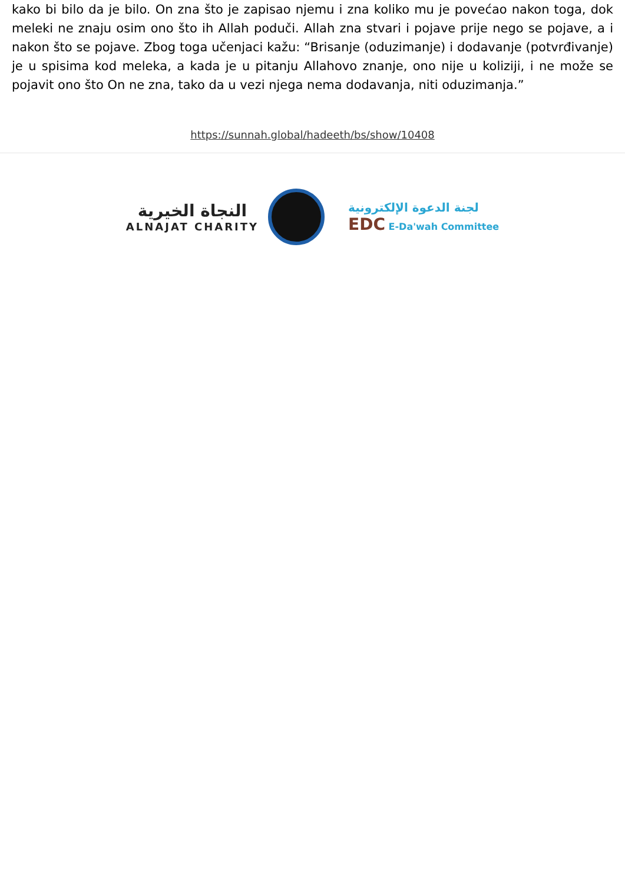kako bi bilo da je bilo. On zna što je zapisao njemu i zna koliko mu je povećao nakon toga, dok meleki ne znaju osim ono što ih Allah poduči. Allah zna stvari i pojave prije nego se pojave, a i nakon što se pojave. Zbog toga učenjaci kažu: “Brisanje (oduzimanje) i dodavanje (potvrđivanje) je u spisima kod meleka, a kada je u pitanju Allahovo znanje, ono nije u koliziji, i ne može se pojavit ono što On ne zna, tako da u vezi njega nema dodavanja, niti oduzimanja.”
https://sunnah.global/hadeeth/bs/show/10408
النجاة الخيرية
ALNAJAT CHARITY
لجنة الدعوة الإلكترونية
EDC E-Da'wah Committee